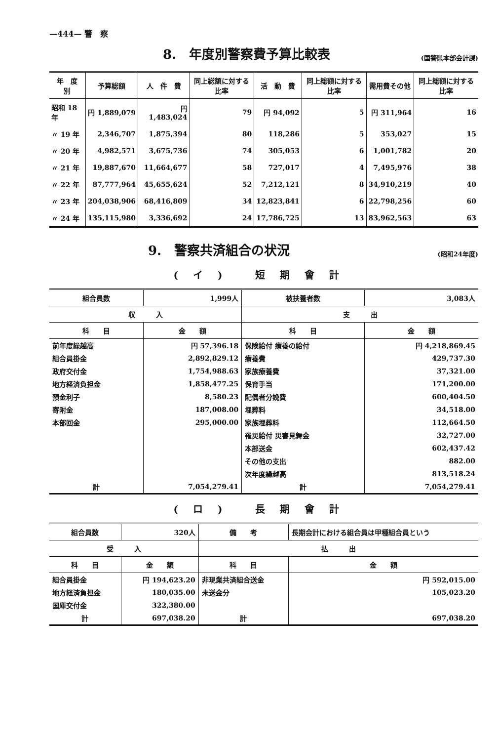—444— 警　察
8.　年度別警察費予算比較表 (国警県本部会計課)
| 年 度 別 | 予算総額 | 人 件 費 | 同上総額に対する比率 | 活 動 費 | 同上総額に対する比率 | 需用費その他 | 同上総額に対する比率 |
| --- | --- | --- | --- | --- | --- | --- | --- |
| 昭和 18 年 | 円 1,889,079 | 円 1,483,024 | 79 | 円 94,092 | 5 | 円 311,964 | 16 |
| 〃 19 年 | 2,346,707 | 1,875,394 | 80 | 118,286 | 5 | 353,027 | 15 |
| 〃 20 年 | 4,982,571 | 3,675,736 | 74 | 305,053 | 6 | 1,001,782 | 20 |
| 〃 21 年 | 19,887,670 | 11,664,677 | 58 | 727,017 | 4 | 7,495,976 | 38 |
| 〃 22 年 | 87,777,964 | 45,655,624 | 52 | 7,212,121 | 8 | 34,910,219 | 40 |
| 〃 23 年 | 204,038,906 | 68,416,809 | 34 | 12,823,841 | 6 | 22,798,256 | 60 |
| 〃 24 年 | 135,115,980 | 3,336,692 | 24 | 17,786,725 | 13 | 83,962,563 | 63 |
9.　警察共済組合の状況 (昭和24年度)
(イ) 短期會計
| 組合員数 | 1,999人 | 被扶養者数 | 3,083人 |
| 収 入 | | 支 出 | |
| 科 目 | 金 額 | 科 目 | 金 額 |
| 前年度繰越高 | 円 57,396.18 | 保険給付 療養の給付 | 円 4,218,869.45 |
| 組合員掛金 | 2,892,829.12 | 療養費 | 429,737.30 |
| 政府交付金 | 1,754,988.63 | 家族療養費 | 37,321.00 |
| 地方経済負担金 | 1,858,477.25 | 保育手当 | 171,200.00 |
| 預金利子 | 8,580.23 | 配偶者分娩費 | 600,404.50 |
| 寄附金 | 187,008.00 | 埋葬料 | 34,518.00 |
| 本部回金 | 295,000.00 | 家族埋葬料 | 112,664.50 |
| | | 罹災給付 災害見舞金 | 32,727.00 |
| | | 本部送金 | 602,437.42 |
| | | その他の支出 | 882.00 |
| | | 次年度繰越高 | 813,518.24 |
| 計 | 7,054,279.41 | 計 | 7,054,279.41 |
(ロ) 長期會計
| 組合員数 | 320人 | 備 考 | 長期会計における組合員は甲種組合員という |
| 受 入 | | 払 出 | |
| 科 目 | 金 額 | 科 目 | 金 額 |
| 組合員掛金 | 円 194,623.20 | 非現業共済組合送金 | 円 592,015.00 |
| 地方経済負担金 | 180,035.00 | 未送金分 | 105,023.20 |
| 国庫交付金 | 322,380.00 | | |
| 計 | 697,038.20 | 計 | 697,038.20 |